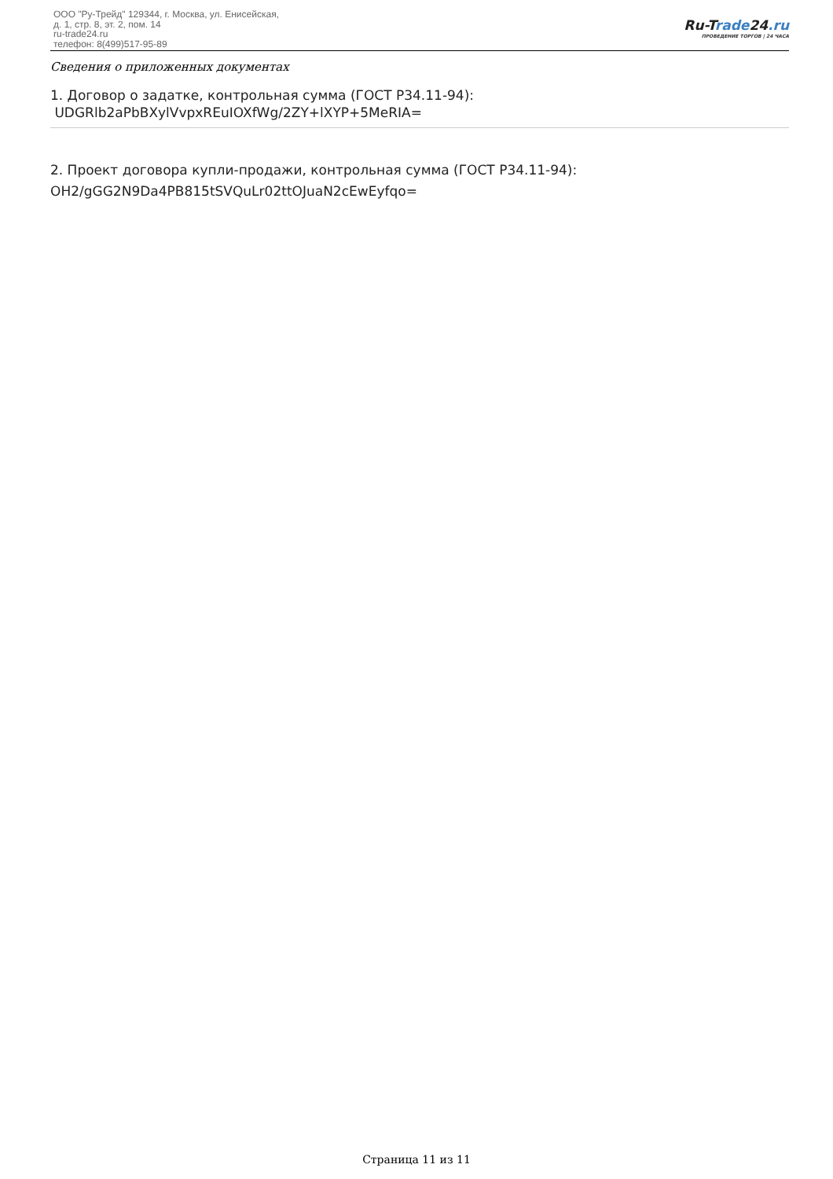ООО "Ру-Трейд" 129344, г. Москва, ул. Енисейская,
д. 1, стр. 8, эт. 2, пом. 14
ru-trade24.ru
телефон: 8(499)517-95-89
Ru-Trade24.ru
ПРОВЕДЕНИЕ ТОРГОВ | 24 ЧАСА
Сведения о приложенных документах
1. Договор о задатке, контрольная сумма (ГОСТ Р34.11-94):
UDGRlb2aPbBXylVvpxREuIOXfWg/2ZY+lXYP+5MeRIA=
2. Проект договора купли-продажи, контрольная сумма (ГОСТ Р34.11-94):
OH2/gGG2N9Da4PB815tSVQuLr02ttOJuaN2cEwEyfqo=
Страница 11 из 11